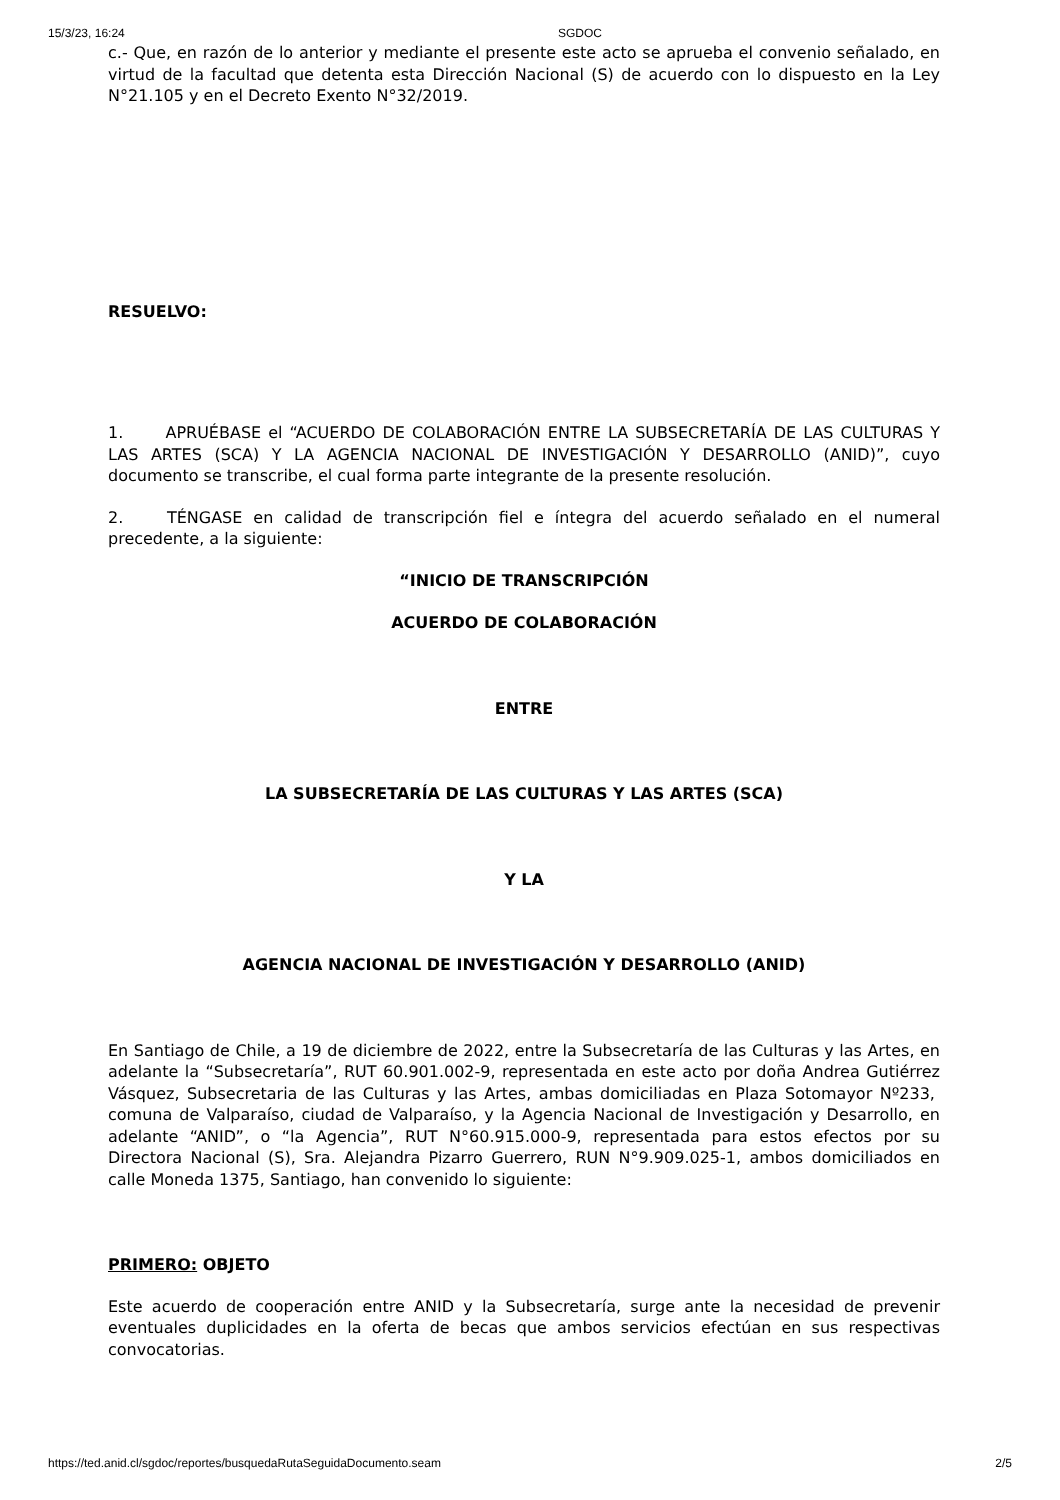15/3/23, 16:24 SGDOC
c.- Que, en razón de lo anterior y mediante el presente este acto se aprueba el convenio señalado, en virtud de la facultad que detenta esta Dirección Nacional (S) de acuerdo con lo dispuesto en la Ley N°21.105 y en el Decreto Exento N°32/2019.
RESUELVO:
1. APRUÉBASE el “ACUERDO DE COLABORACIÓN ENTRE LA SUBSECRETARÍA DE LAS CULTURAS Y LAS ARTES (SCA) Y LA AGENCIA NACIONAL DE INVESTIGACIÓN Y DESARROLLO (ANID)”, cuyo documento se transcribe, el cual forma parte integrante de la presente resolución.
2. TÉNGASE en calidad de transcripción fiel e íntegra del acuerdo señalado en el numeral precedente, a la siguiente:
“INICIO DE TRANSCRIPCIÓN
ACUERDO DE COLABORACIÓN
ENTRE
LA SUBSECRETARÍA DE LAS CULTURAS Y LAS ARTES (SCA)
Y LA
AGENCIA NACIONAL DE INVESTIGACIÓN Y DESARROLLO (ANID)
En Santiago de Chile, a 19 de diciembre de 2022, entre la Subsecretaría de las Culturas y las Artes, en adelante la “Subsecretaría”, RUT 60.901.002-9, representada en este acto por doña Andrea Gutiérrez Vásquez, Subsecretaria de las Culturas y las Artes, ambas domiciliadas en Plaza Sotomayor Nº233, comuna de Valparaíso, ciudad de Valparaíso, y la Agencia Nacional de Investigación y Desarrollo, en adelante “ANID”, o “la Agencia”, RUT N°60.915.000-9, representada para estos efectos por su Directora Nacional (S), Sra. Alejandra Pizarro Guerrero, RUN N°9.909.025-1, ambos domiciliados en calle Moneda 1375, Santiago, han convenido lo siguiente:
PRIMERO: OBJETO
Este acuerdo de cooperación entre ANID y la Subsecretaría, surge ante la necesidad de prevenir eventuales duplicidades en la oferta de becas que ambos servicios efectúan en sus respectivas convocatorias.
https://ted.anid.cl/sgdoc/reportes/busquedaRutaSeguidaDocumento.seam 2/5